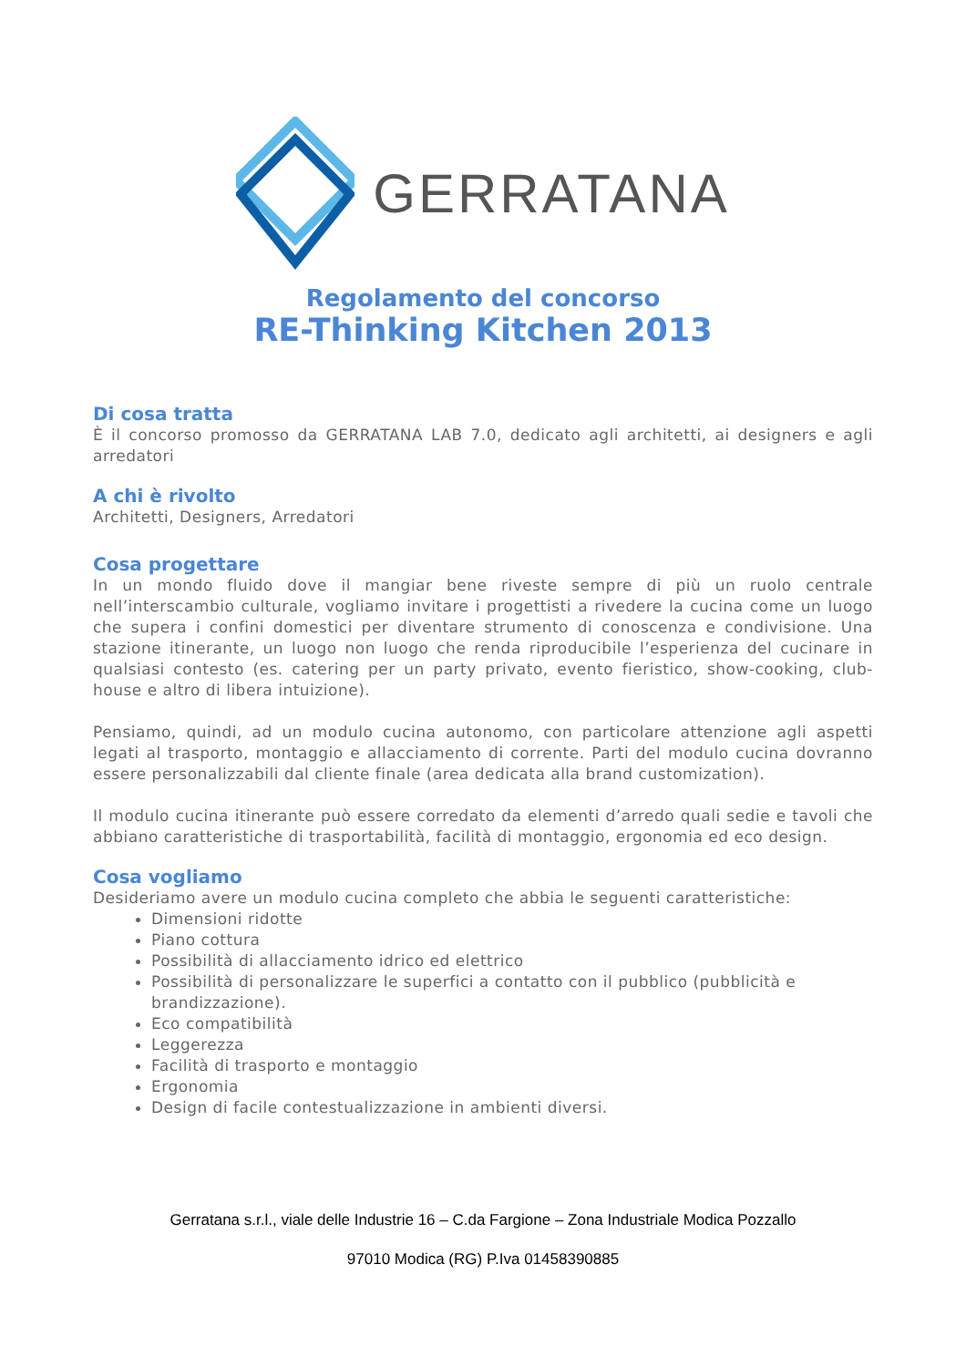GERRATANA
Regolamento del concorso
RE-Thinking Kitchen 2013
Di cosa tratta
È il concorso promosso da GERRATANA LAB 7.0, dedicato agli architetti, ai designers e agli arredatori
A chi è rivolto
Architetti, Designers, Arredatori
Cosa progettare
In un mondo fluido dove il mangiar bene riveste sempre di più un ruolo centrale nell’interscambio culturale, vogliamo invitare i progettisti a rivedere la cucina come un luogo che supera i confini domestici per diventare strumento di conoscenza e condivisione. Una stazione itinerante, un luogo non luogo che renda riproducibile l’esperienza del cucinare in qualsiasi contesto (es. catering per un party privato, evento fieristico, show-cooking, club-house e altro di libera intuizione).
Pensiamo, quindi, ad un modulo cucina autonomo, con particolare attenzione agli aspetti legati al trasporto, montaggio e allacciamento di corrente. Parti del modulo cucina dovranno essere personalizzabili dal cliente finale (area dedicata alla brand customization).
Il modulo cucina itinerante può essere corredato da elementi d’arredo quali sedie e tavoli che abbiano caratteristiche di trasportabilità, facilità di montaggio, ergonomia ed eco design.
Cosa vogliamo
Desideriamo avere un modulo cucina completo che abbia le seguenti caratteristiche:
Dimensioni ridotte
Piano cottura
Possibilità di allacciamento idrico ed elettrico
Possibilità di personalizzare le superfici a contatto con il pubblico (pubblicità e brandizzazione).
Eco compatibilità
Leggerezza
Facilità di trasporto e montaggio
Ergonomia
Design di facile contestualizzazione in ambienti diversi.
Gerratana s.r.l., viale delle Industrie 16 – C.da Fargione – Zona Industriale Modica Pozzallo
97010 Modica (RG) P.Iva 01458390885